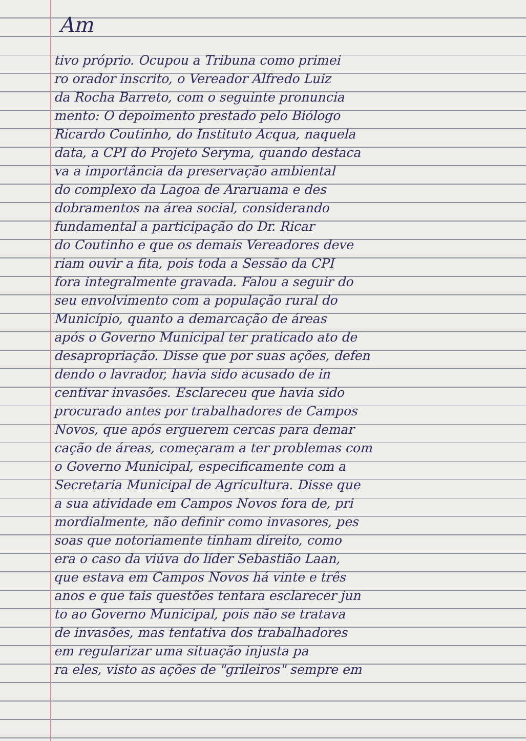Am
tivo próprio. Ocupou a Tribuna como primei
ro orador inscrito, o Vereador Alfredo Luiz
da Rocha Barreto, com o seguinte pronuncia
mento: O depoimento prestado pelo Biólogo
Ricardo Coutinho, do Instituto Acqua, naquela
data, a CPI do Projeto Seryma, quando destaca
va a importância da preservação ambiental
do complexo da Lagoa de Araruama e des
dobramentos na área social, considerando
fundamental a participação do Dr. Ricar
do Coutinho e que os demais Vereadores deve
riam ouvir a fita, pois toda a Sessão da CPI
fora integralmente gravada. Falou a seguir do
seu envolvimento com a população rural do
Município, quanto a demarcação de áreas
após o Governo Municipal ter praticado ato de
desapropriação. Disse que por suas ações, defen
dendo o lavrador, havia sido acusado de in
centivar invasões. Esclareceu que havia sido
procurado antes por trabalhadores de Campos
Novos, que após erguerem cercas para demar
cação de áreas, começaram a ter problemas com
o Governo Municipal, especificamente com a
Secretaria Municipal de Agricultura. Disse que
a sua atividade em Campos Novos fora de, pri
mordialmente, não definir como invasores, pes
soas que notoriamente tinham direito, como
era o caso da viúva do líder Sebastião Laan,
que estava em Campos Novos há vinte e três
anos e que tais questões tentara esclarecer jun
to ao Governo Municipal, pois não se tratava
de invasões, mas tentativa dos trabalhadores
em regularizar uma situação injusta pa
ra eles, visto as ações de "grileiros" sempre em